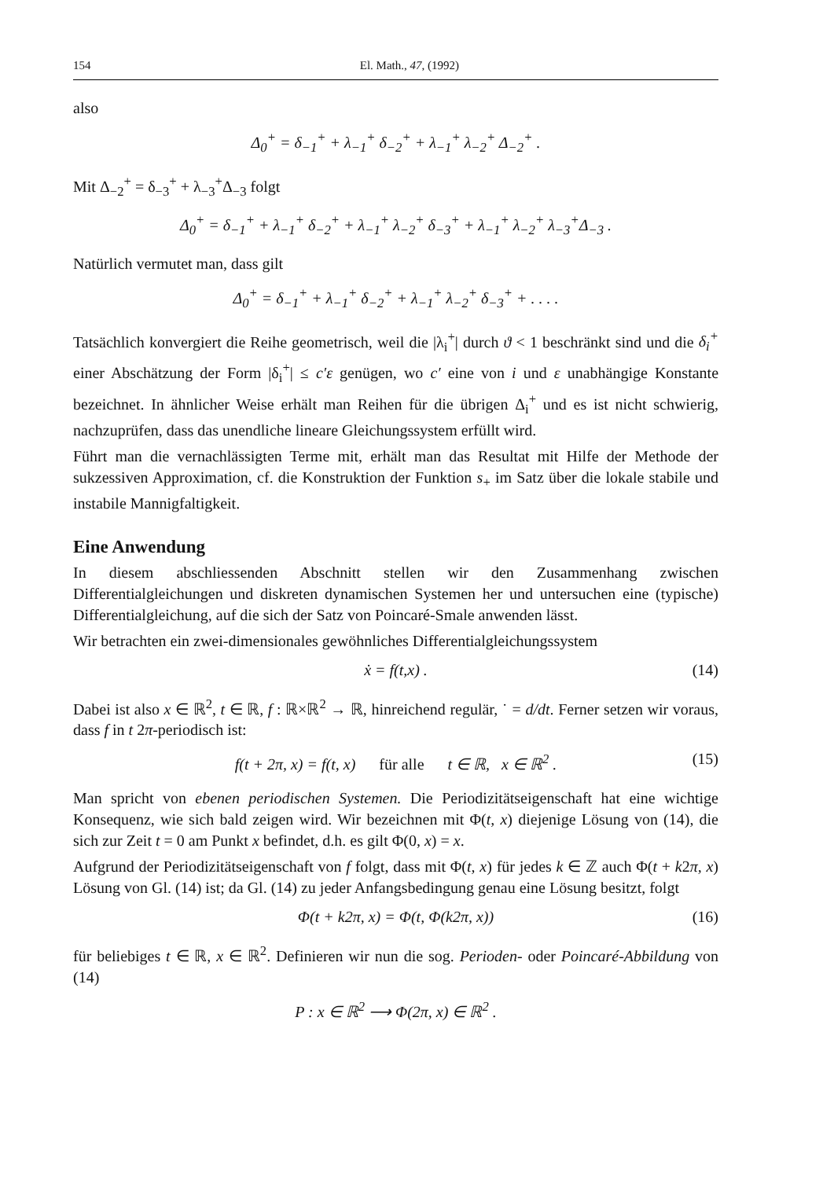154 El. Math., 47, (1992)
also
Δ<sub>0</sub><sup>+</sup> = δ<sub>−1</sub><sup>+</sup> + λ<sub>−1</sub><sup>+</sup> δ<sub>−2</sub><sup>+</sup> + λ<sub>−1</sub><sup>+</sup> λ<sub>−2</sub><sup>+</sup> Δ<sub>−2</sub><sup>+</sup> .
Mit Δ<sub>−2</sub><sup>+</sup> = δ<sub>−3</sub><sup>+</sup> + λ<sub>−3</sub><sup>+</sup>Δ<sub>−3</sub> folgt
Δ<sub>0</sub><sup>+</sup> = δ<sub>−1</sub><sup>+</sup> + λ<sub>−1</sub><sup>+</sup> δ<sub>−2</sub><sup>+</sup> + λ<sub>−1</sub><sup>+</sup> λ<sub>−2</sub><sup>+</sup> δ<sub>−3</sub><sup>+</sup> + λ<sub>−1</sub><sup>+</sup> λ<sub>−2</sub><sup>+</sup> λ<sub>−3</sub><sup>+</sup>Δ<sub>−3</sub> .
Natürlich vermutet man, dass gilt
Δ<sub>0</sub><sup>+</sup> = δ<sub>−1</sub><sup>+</sup> + λ<sub>−1</sub><sup>+</sup> δ<sub>−2</sub><sup>+</sup> + λ<sub>−1</sub><sup>+</sup> λ<sub>−2</sub><sup>+</sup> δ<sub>−3</sub><sup>+</sup> + . . . .
Tatsächlich konvergiert die Reihe geometrisch, weil die |λ<sub>i</sub><sup>+</sup>| durch ϑ < 1 beschränkt sind und die δ<sub>i</sub><sup>+</sup> einer Abschätzung der Form |δ<sub>i</sub><sup>+</sup>| ≤ c′ε genügen, wo c′ eine von i und ε unabhängige Konstante bezeichnet. In ähnlicher Weise erhält man Reihen für die übrigen Δ<sub>i</sub><sup>+</sup> und es ist nicht schwierig, nachzuprüfen, dass das unendliche lineare Gleichungssystem erfüllt wird.
Führt man die vernachlässigten Terme mit, erhält man das Resultat mit Hilfe der Methode der sukzessiven Approximation, cf. die Konstruktion der Funktion s<sub>+</sub> im Satz über die lokale stabile und instabile Mannigfaltigkeit.
Eine Anwendung
In diesem abschliessenden Abschnitt stellen wir den Zusammenhang zwischen Differentialgleichungen und diskreten dynamischen Systemen her und untersuchen eine (typische) Differentialgleichung, auf die sich der Satz von Poincaré-Smale anwenden lässt.
Wir betrachten ein zwei-dimensionales gewöhnliches Differentialgleichungssystem
ẋ = f(t,x) . (14)
Dabei ist also x ∈ ℝ<sup>2</sup>, t ∈ ℝ, f : ℝ×ℝ<sup>2</sup> → ℝ, hinreichend regulär, ˙ = d/dt. Ferner setzen wir voraus, dass f in t 2π-periodisch ist:
f(t + 2π, x) = f(t, x) für alle t ∈ ℝ, x ∈ ℝ<sup>2</sup> . (15)
Man spricht von ebenen periodischen Systemen. Die Periodizitätseigenschaft hat eine wichtige Konsequenz, wie sich bald zeigen wird. Wir bezeichnen mit Φ(t, x) diejenige Lösung von (14), die sich zur Zeit t = 0 am Punkt x befindet, d.h. es gilt Φ(0, x) = x.
Aufgrund der Periodizitätseigenschaft von f folgt, dass mit Φ(t, x) für jedes k ∈ ℤ auch Φ(t + k2π, x) Lösung von Gl. (14) ist; da Gl. (14) zu jeder Anfangsbedingung genau eine Lösung besitzt, folgt
Φ(t + k2π, x) = Φ(t, Φ(k2π, x)) (16)
für beliebiges t ∈ ℝ, x ∈ ℝ<sup>2</sup>. Definieren wir nun die sog. Perioden- oder Poincaré-Abbildung von (14)
P : x ∈ ℝ<sup>2</sup> ⟶ Φ(2π, x) ∈ ℝ<sup>2</sup> .